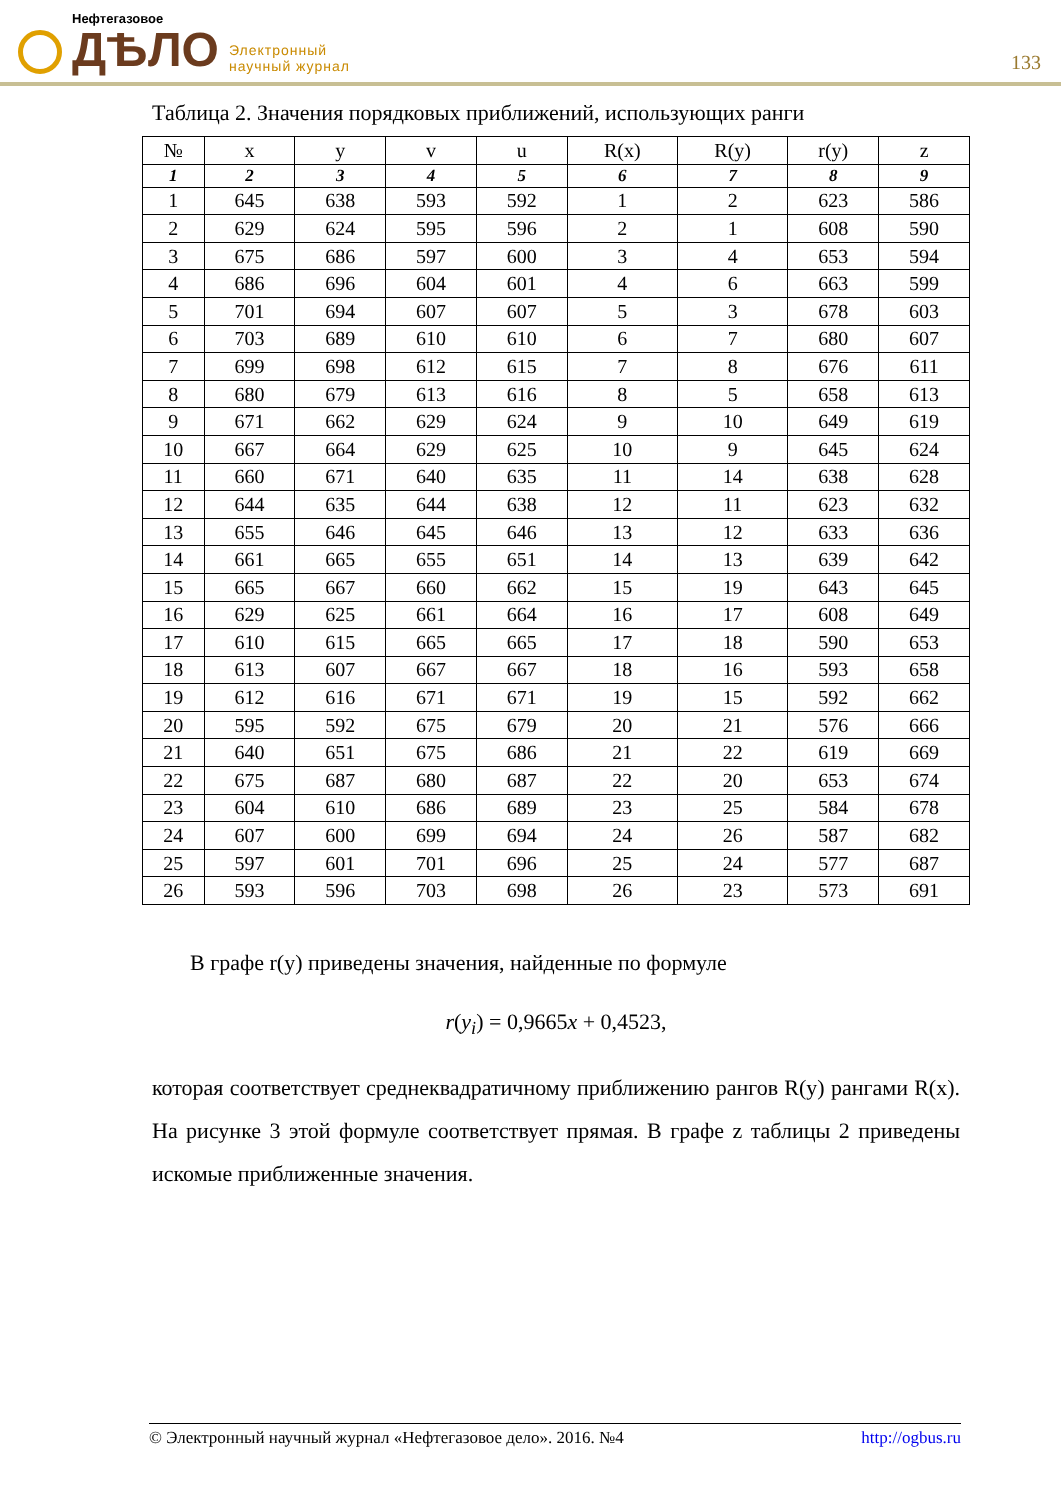Нефтегазовое
ДѢЛО
Электронный
научный журнал
133
Таблица 2. Значения порядковых приближений, использующих ранги
| № | x | y | v | u | R(x) | R(y) | r(y) | z |
| --- | --- | --- | --- | --- | --- | --- | --- | --- |
| 1 | 2 | 3 | 4 | 5 | 6 | 7 | 8 | 9 |
| 1 | 645 | 638 | 593 | 592 | 1 | 2 | 623 | 586 |
| 2 | 629 | 624 | 595 | 596 | 2 | 1 | 608 | 590 |
| 3 | 675 | 686 | 597 | 600 | 3 | 4 | 653 | 594 |
| 4 | 686 | 696 | 604 | 601 | 4 | 6 | 663 | 599 |
| 5 | 701 | 694 | 607 | 607 | 5 | 3 | 678 | 603 |
| 6 | 703 | 689 | 610 | 610 | 6 | 7 | 680 | 607 |
| 7 | 699 | 698 | 612 | 615 | 7 | 8 | 676 | 611 |
| 8 | 680 | 679 | 613 | 616 | 8 | 5 | 658 | 613 |
| 9 | 671 | 662 | 629 | 624 | 9 | 10 | 649 | 619 |
| 10 | 667 | 664 | 629 | 625 | 10 | 9 | 645 | 624 |
| 11 | 660 | 671 | 640 | 635 | 11 | 14 | 638 | 628 |
| 12 | 644 | 635 | 644 | 638 | 12 | 11 | 623 | 632 |
| 13 | 655 | 646 | 645 | 646 | 13 | 12 | 633 | 636 |
| 14 | 661 | 665 | 655 | 651 | 14 | 13 | 639 | 642 |
| 15 | 665 | 667 | 660 | 662 | 15 | 19 | 643 | 645 |
| 16 | 629 | 625 | 661 | 664 | 16 | 17 | 608 | 649 |
| 17 | 610 | 615 | 665 | 665 | 17 | 18 | 590 | 653 |
| 18 | 613 | 607 | 667 | 667 | 18 | 16 | 593 | 658 |
| 19 | 612 | 616 | 671 | 671 | 19 | 15 | 592 | 662 |
| 20 | 595 | 592 | 675 | 679 | 20 | 21 | 576 | 666 |
| 21 | 640 | 651 | 675 | 686 | 21 | 22 | 619 | 669 |
| 22 | 675 | 687 | 680 | 687 | 22 | 20 | 653 | 674 |
| 23 | 604 | 610 | 686 | 689 | 23 | 25 | 584 | 678 |
| 24 | 607 | 600 | 699 | 694 | 24 | 26 | 587 | 682 |
| 25 | 597 | 601 | 701 | 696 | 25 | 24 | 577 | 687 |
| 26 | 593 | 596 | 703 | 698 | 26 | 23 | 573 | 691 |
В графе r(y) приведены значения, найденные по формуле
r(y<sub>i</sub>) = 0,9665x + 0,4523,
которая соответствует среднеквадратичному приближению рангов R(y) рангами R(x). На рисунке 3 этой формуле соответствует прямая. В графе z таблицы 2 приведены искомые приближенные значения.
© Электронный научный журнал «Нефтегазовое дело». 2016. №4 http://ogbus.ru